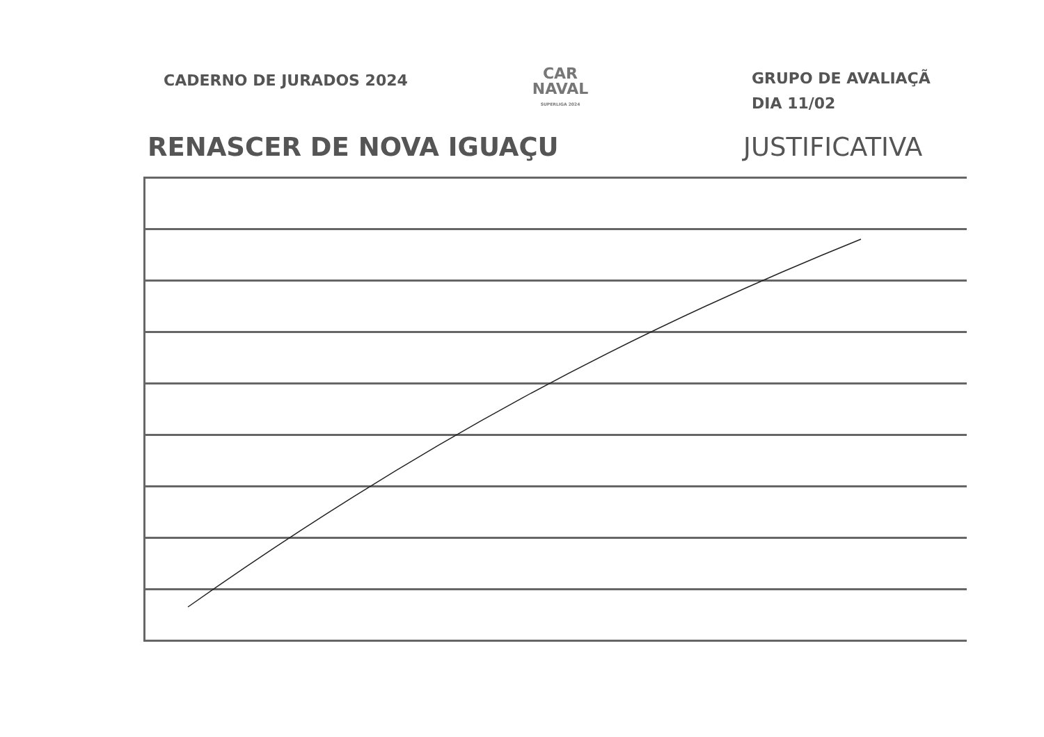CADERNO DE JURADOS 2024
CAR
NAVAL
SUPERLIGA 2024
GRUPO DE AVALIAÇÃ
DIA 11/02
RENASCER DE NOVA IGUAÇU JUSTIFICATIVA